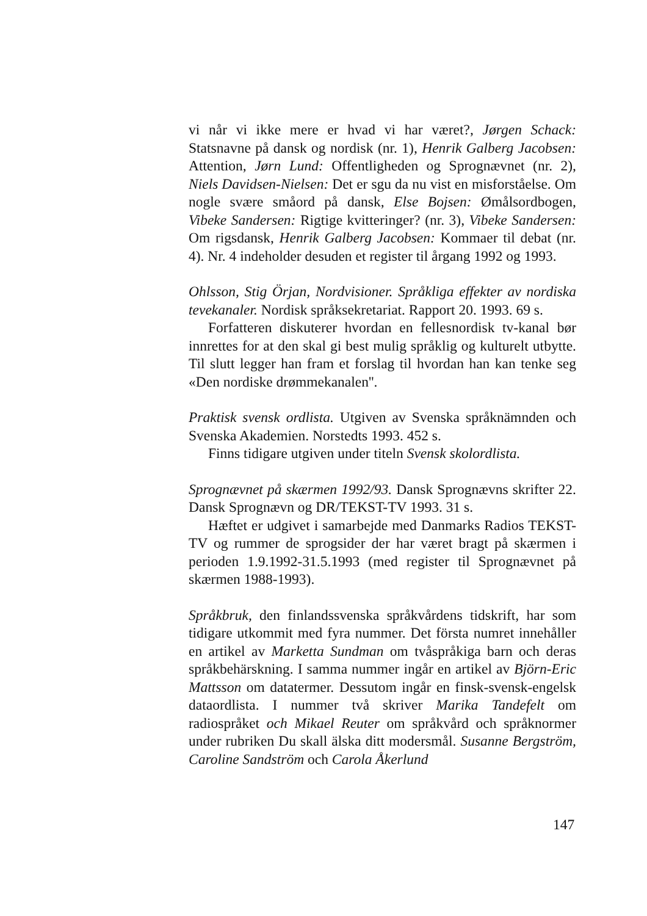vi når vi ikke mere er hvad vi har været?, Jørgen Schack: Statsnavne på dansk og nordisk (nr. 1), Henrik Galberg Jacobsen: Attention, Jørn Lund: Offentligheden og Sprognævnet (nr. 2), Niels Davidsen-Nielsen: Det er sgu da nu vist en misforståelse. Om nogle svære småord på dansk, Else Bojsen: Ømålsordbogen, Vibeke Sandersen: Rigtige kvitteringer? (nr. 3), Vibeke Sandersen: Om rigsdansk, Henrik Galberg Jacobsen: Kommaer til debat (nr. 4). Nr. 4 indeholder desuden et register til årgang 1992 og 1993.
Ohlsson, Stig Örjan, Nordvisioner. Språkliga effekter av nordiska tevekanaler. Nordisk språksekretariat. Rapport 20. 1993. 69 s.
Forfatteren diskuterer hvordan en fellesnordisk tv-kanal bør innrettes for at den skal gi best mulig språklig og kulturelt utbytte. Til slutt legger han fram et forslag til hvordan han kan tenke seg «Den nordiske drømmekanalen''.
Praktisk svensk ordlista. Utgiven av Svenska språknämnden och Svenska Akademien. Norstedts 1993. 452 s.
Finns tidigare utgiven under titeln Svensk skolordlista.
Sprognævnet på skærmen 1992/93. Dansk Sprognævns skrifter 22. Dansk Sprognævn og DR/TEKST-TV 1993. 31 s.
Hæftet er udgivet i samarbejde med Danmarks Radios TEKST-TV og rummer de sprogsider der har været bragt på skærmen i perioden 1.9.1992-31.5.1993 (med register til Sprognævnet på skærmen 1988-1993).
Språkbruk, den finlandssvenska språkvårdens tidskrift, har som tidigare utkommit med fyra nummer. Det första numret innehåller en artikel av Marketta Sundman om tvåspråkiga barn och deras språkbehärskning. I samma nummer ingår en artikel av Björn-Eric Mattsson om datatermer. Dessutom ingår en finsk-svensk-engelsk dataordlista. I nummer två skriver Marika Tandefelt om radiospråket och Mikael Reuter om språkvård och språknormer under rubriken Du skall älska ditt modersmål. Susanne Bergström, Caroline Sandström och Carola Åkerlund
147